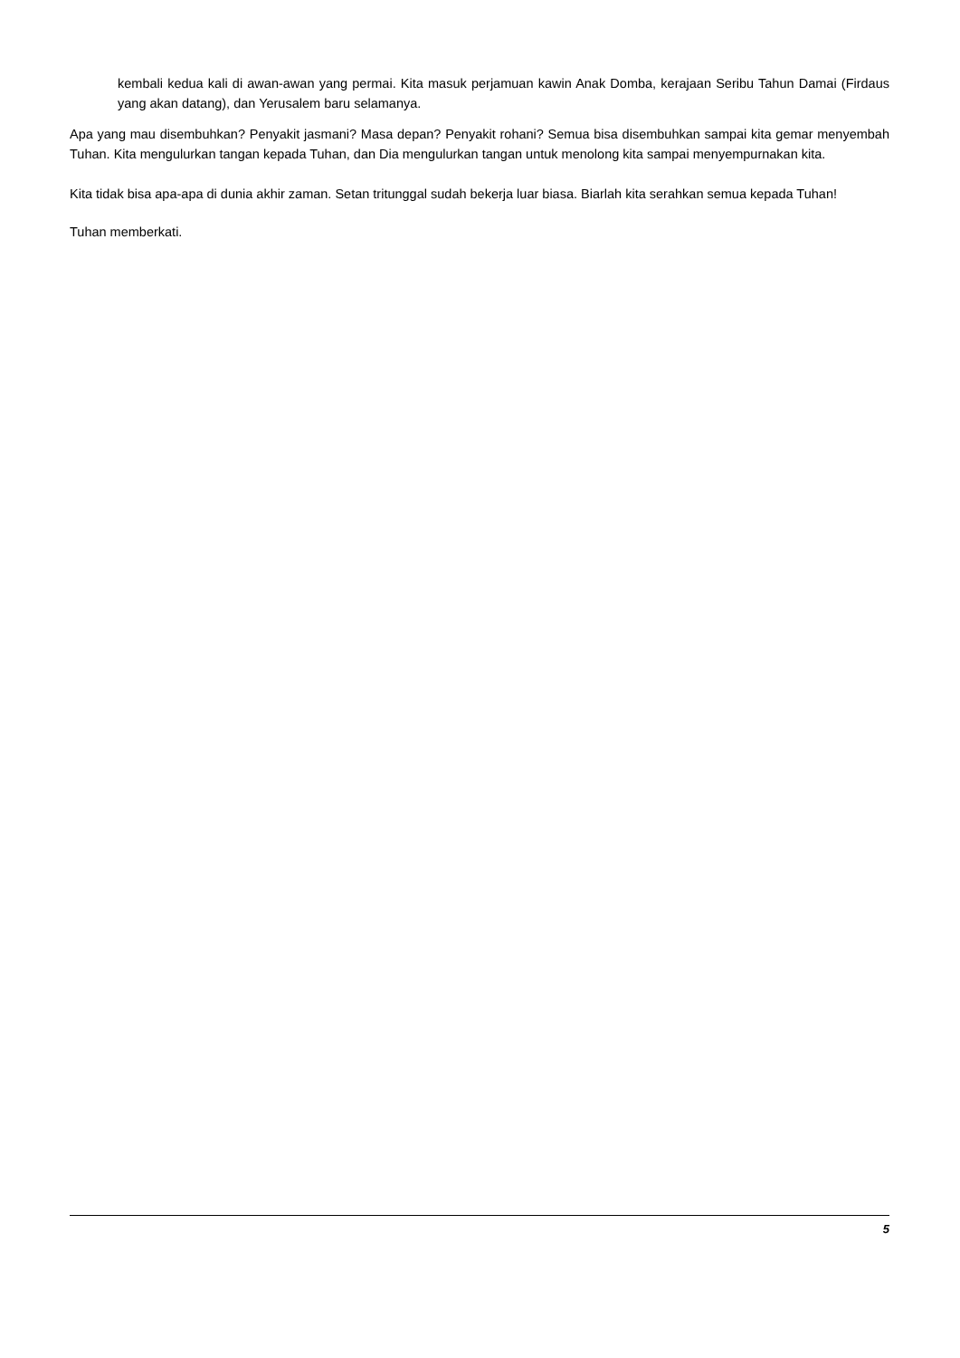kembali kedua kali di awan-awan yang permai. Kita masuk perjamuan kawin Anak Domba, kerajaan Seribu Tahun Damai (Firdaus yang akan datang), dan Yerusalem baru selamanya.
Apa yang mau disembuhkan? Penyakit jasmani? Masa depan? Penyakit rohani? Semua bisa disembuhkan sampai kita gemar menyembah Tuhan. Kita mengulurkan tangan kepada Tuhan, dan Dia mengulurkan tangan untuk menolong kita sampai menyempurnakan kita.
Kita tidak bisa apa-apa di dunia akhir zaman. Setan tritunggal sudah bekerja luar biasa. Biarlah kita serahkan semua kepada Tuhan!
Tuhan memberkati.
5